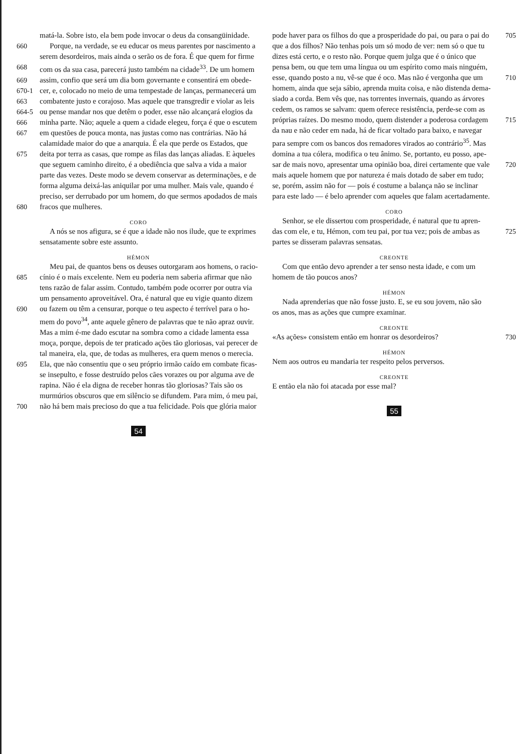matá-la. Sobre isto, ela bem pode invocar o deus da consangüinidade.
660 Porque, na verdade, se eu educar os meus parentes por nascimento a
serem desordeiros, mais ainda o serão os de fora. É que quem for firme
668 com os da sua casa, parecerá justo também na cidade<sup>33</sup>. De um homem
669 assim, confio que será um dia bom governante e consentirá em obede-
670-1 cer, e, colocado no meio de uma tempestade de lanças, permanecerá um
663 combatente justo e corajoso. Mas aquele que transgredir e violar as leis
664-5 ou pense mandar nos que detêm o poder, esse não alcançará elogios da
666 minha parte. Não; aquele a quem a cidade elegeu, força é que o escutem
667 em questões de pouca monta, nas justas como nas contrárias. Não há
calamidade maior do que a anarquia. É ela que perde os Estados, que
675 deita por terra as casas, que rompe as filas das lanças aliadas. E àqueles
que seguem caminho direito, é a obediência que salva a vida a maior
parte das vezes. Deste modo se devem conservar as determinações, e de
forma alguma deixá-las aniquilar por uma mulher. Mais vale, quando é
preciso, ser derrubado por um homem, do que sermos apodados de mais
680 fracos que mulheres.
CORO
A nós se nos afigura, se é que a idade não nos ilude, que te exprimes
sensatamente sobre este assunto.
HÉMON
Meu pai, de quantos bens os deuses outorgaram aos homens, o racio-
685 cínio é o mais excelente. Nem eu poderia nem saberia afirmar que não
tens razão de falar assim. Contudo, também pode ocorrer por outra via
um pensamento aproveitável. Ora, é natural que eu vigie quanto dizem
690 ou fazem ou têm a censurar, porque o teu aspecto é terrível para o ho-
mem do povo<sup>34</sup>, ante aquele gênero de palavras que te não apraz ouvir.
Mas a mim é-me dado escutar na sombra como a cidade lamenta essa
moça, porque, depois de ter praticado ações tão gloriosas, vai perecer de
tal maneira, ela, que, de todas as mulheres, era quem menos o merecia.
695 Ela, que não consentiu que o seu próprio irmão caído em combate ficas-
se insepulto, e fosse destruído pelos cães vorazes ou por alguma ave de
rapina. Não é ela digna de receber honras tão gloriosas? Tais são os
murmúrios obscuros que em silêncio se difundem. Para mim, ó meu pai,
700 não há bem mais precioso do que a tua felicidade. Pois que glória maior
54
pode haver para os filhos do que a prosperidade do pai, ou para o pai do 705
que a dos filhos? Não tenhas pois um só modo de ver: nem só o que tu
dizes está certo, e o resto não. Porque quem julga que é o único que
pensa bem, ou que tem uma língua ou um espírito como mais ninguém,
esse, quando posto a nu, vê-se que é oco. Mas não é vergonha que um 710
homem, ainda que seja sábio, aprenda muita coisa, e não distenda dema-
siado a corda. Bem vês que, nas torrentes invernais, quando as árvores
cedem, os ramos se salvam: quem oferece resistência, perde-se com as
próprias raízes. Do mesmo modo, quem distender a poderosa cordagem 715
da nau e não ceder em nada, há de ficar voltado para baixo, e navegar
para sempre com os bancos dos remadores virados ao contrário<sup>35</sup>. Mas
domina a tua cólera, modifica o teu ânimo. Se, portanto, eu posso, ape-
sar de mais novo, apresentar uma opinião boa, direi certamente que vale 720
mais aquele homem que por natureza é mais dotado de saber em tudo;
se, porém, assim não for — pois é costume a balança não se inclinar
para este lado — é belo aprender com aqueles que falam acertadamente.
CORO
Senhor, se ele dissertou com prosperidade, é natural que tu apren-
das com ele, e tu, Hémon, com teu pai, por tua vez; pois de ambas as 725
partes se disseram palavras sensatas.
CREONTE
Com que então devo aprender a ter senso nesta idade, e com um
homem de tão poucos anos?
HÉMON
Nada aprenderias que não fosse justo. E, se eu sou jovem, não são
os anos, mas as ações que cumpre examinar.
CREONTE
«As ações» consistem então em honrar os desordeiros? 730
HÉMON
Nem aos outros eu mandaria ter respeito pelos perversos.
CREONTE
E então ela não foi atacada por esse mal?
55